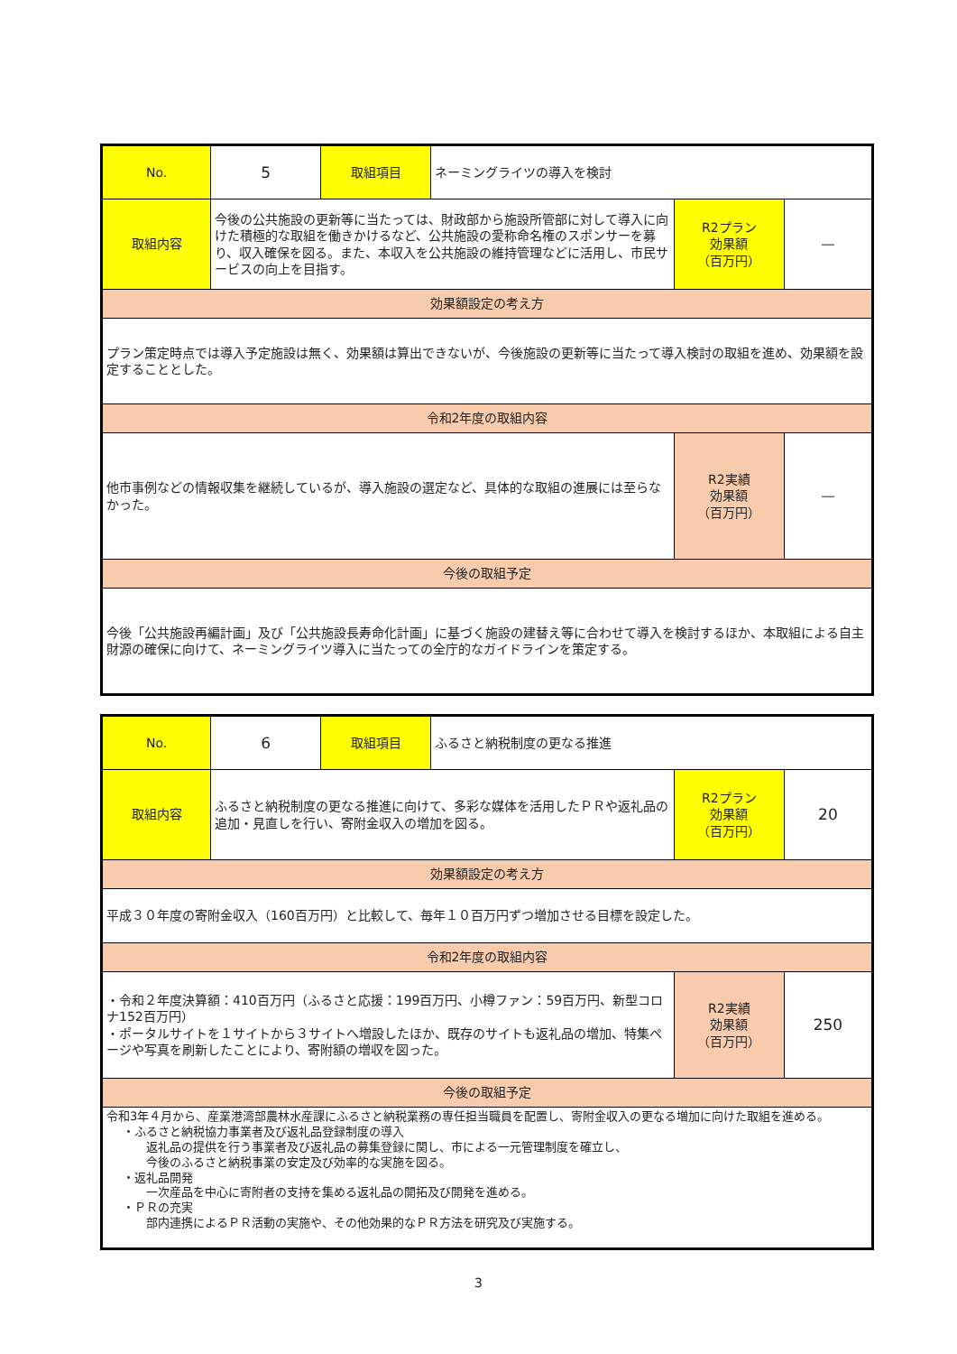| No. | 5 | 取組項目 | ネーミングライツの導入を検討 | | |
| 取組内容 | 今後の公共施設の更新等に当たっては、財政部から施設所管部に対して導入に向けた積極的な取組を働きかけるなど、公共施設の愛称命名権のスポンサーを募り、収入確保を図る。また、本収入を公共施設の維持管理などに活用し、市民サービスの向上を目指す。 | | | R2プラン 効果額 （百万円） | ― |
| 効果額設定の考え方 | | | | | |
| プラン策定時点では導入予定施設は無く、効果額は算出できないが、今後施設の更新等に当たって導入検討の取組を進め、効果額を設定することとした。 | | | | | |
| 令和2年度の取組内容 | | | | | |
| 他市事例などの情報収集を継続しているが、導入施設の選定など、具体的な取組の進展には至らなかった。 | | | | R2実績 効果額 （百万円） | ― |
| 今後の取組予定 | | | | | |
| 今後「公共施設再編計画」及び「公共施設長寿命化計画」に基づく施設の建替え等に合わせて導入を検討するほか、本取組による自主財源の確保に向けて、ネーミングライツ導入に当たっての全庁的なガイドラインを策定する。 | | | | | |
| No. | 6 | 取組項目 | ふるさと納税制度の更なる推進 | | |
| 取組内容 | ふるさと納税制度の更なる推進に向けて、多彩な媒体を活用したＰＲや返礼品の追加・見直しを行い、寄附金収入の増加を図る。 | | | R2プラン 効果額 （百万円） | 20 |
| 効果額設定の考え方 | | | | | |
| 平成３０年度の寄附金収入（160百万円）と比較して、毎年１０百万円ずつ増加させる目標を設定した。 | | | | | |
| 令和2年度の取組内容 | | | | | |
| ・令和２年度決算額：410百万円（ふるさと応援：199百万円、小樽ファン：59百万円、新型コロナ152百万円） ・ポータルサイトを１サイトから３サイトへ増設したほか、既存のサイトも返礼品の増加、特集ページや写真を刷新したことにより、寄附額の増収を図った。 | | | | R2実績 効果額 （百万円） | 250 |
| 今後の取組予定 | | | | | |
| 令和3年４月から、産業港湾部農林水産課にふるさと納税業務の専任担当職員を配置し、寄附金収入の更なる増加に向けた取組を進める。 ・ふるさと納税協力事業者及び返礼品登録制度の導入 返礼品の提供を行う事業者及び返礼品の募集登録に関し、市による一元管理制度を確立し、 今後のふるさと納税事業の安定及び効率的な実施を図る。 ・返礼品開発 一次産品を中心に寄附者の支持を集める返礼品の開拓及び開発を進める。 ・ＰＲの充実 部内連携によるＰＲ活動の実施や、その他効果的なＰＲ方法を研究及び実施する。 | | | | | |
3